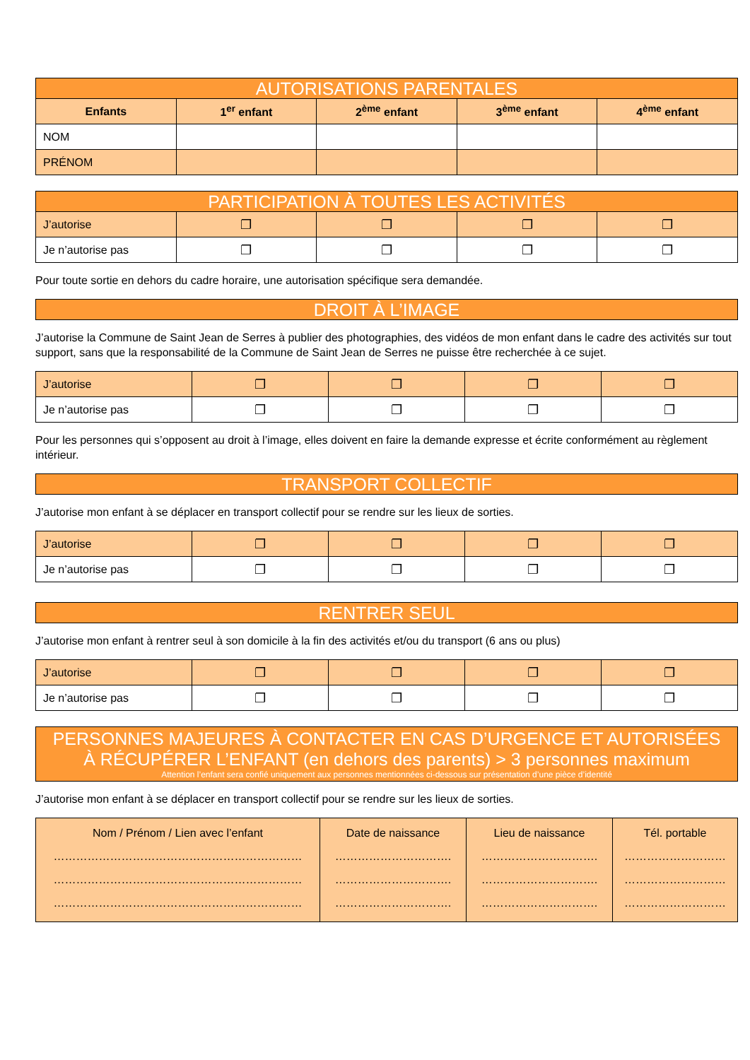| AUTORISATIONS PARENTALES | | | | |
| Enfants | 1<sup>er</sup> enfant | 2<sup>ème</sup> enfant | 3<sup>ème</sup> enfant | 4<sup>ème</sup> enfant |
| NOM | | | | |
| PRÉNOM | | | | |
| PARTICIPATION À TOUTES LES ACTIVITÉS | | | | |
| J’autorise | ❐ | ❐ | ❐ | ❐ |
| Je n’autorise pas | ❐ | ❐ | ❐ | ❐ |
Pour toute sortie en dehors du cadre horaire, une autorisation spécifique sera demandée.
| DROIT À L’IMAGE |
J’autorise la Commune de Saint Jean de Serres à publier des photographies, des vidéos de mon enfant dans le cadre des activités sur tout support, sans que la responsabilité de la Commune de Saint Jean de Serres ne puisse être recherchée à ce sujet.
| J’autorise | ❐ | ❐ | ❐ | ❐ |
| Je n’autorise pas | ❐ | ❐ | ❐ | ❐ |
Pour les personnes qui s’opposent au droit à l’image, elles doivent en faire la demande expresse et écrite conformément au règlement intérieur.
| TRANSPORT COLLECTIF |
J’autorise mon enfant à se déplacer en transport collectif pour se rendre sur les lieux de sorties.
| J’autorise | ❐ | ❐ | ❐ | ❐ |
| Je n’autorise pas | ❐ | ❐ | ❐ | ❐ |
| RENTRER SEUL |
J’autorise mon enfant à rentrer seul à son domicile à la fin des activités et/ou du transport (6 ans ou plus)
| J’autorise | ❐ | ❐ | ❐ | ❐ |
| Je n’autorise pas | ❐ | ❐ | ❐ | ❐ |
| PERSONNES MAJEURES À CONTACTER EN CAS D’URGENCE ET AUTORISÉES À RÉCUPÉRER L’ENFANT (en dehors des parents) > 3 personnes maximum Attention l’enfant sera confié uniquement aux personnes mentionnées ci-dessous sur présentation d’une pièce d’identité |
J’autorise mon enfant à se déplacer en transport collectif pour se rendre sur les lieux de sorties.
| Nom / Prénom / Lien avec l’enfant ………………………………………………………… ………………………………………………………… ………………………………………………………… | Date de naissance …………………………. …………………………. …………………………. | Lieu de naissance …………………………. …………………………. …………………………. | Tél. portable ……………………… ……………………… ……………………… |